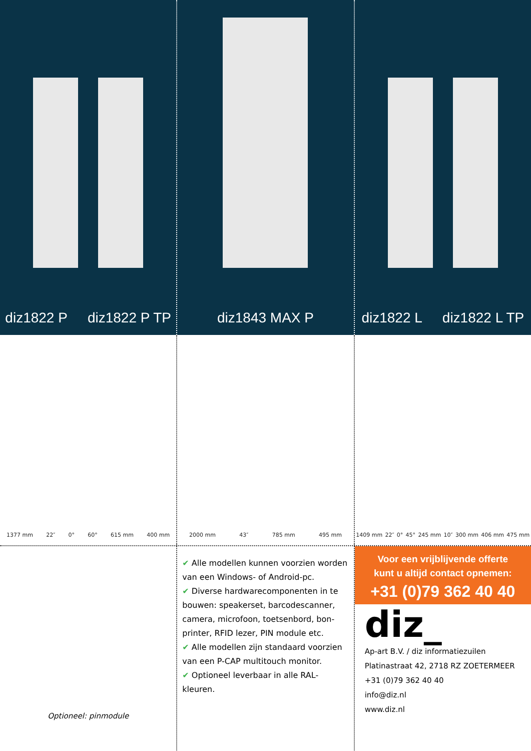diz1822 P diz1822 P TP diz1843 MAX P diz1822 L diz1822 L TP
1377 mm 22″ 0° 60° 615 mm 400 mm
2000 mm 43″ 785 mm 495 mm 1409 mm 22″ 0° 45° 245 mm 10″ 300 mm 406 mm 475 mm
Optioneel: pinmodule
✔ Alle modellen kunnen voorzien worden van een Windows- of Android-pc.
✔ Diverse hardwarecomponenten in te bouwen: speakerset, barcodescanner, camera, microfoon, toetsenbord, bon-printer, RFID lezer, PIN module etc.
✔ Alle modellen zijn standaard voorzien van een P-CAP multitouch monitor.
✔ Optioneel leverbaar in alle RAL-kleuren.
Voor een vrijblijvende offerte
kunt u altijd contact opnemen:
+31 (0)79 362 40 40
diz_
Ap-art B.V. / diz informatiezuilen
Platinastraat 42, 2718 RZ ZOETERMEER
+31 (0)79 362 40 40
info@diz.nl
www.diz.nl